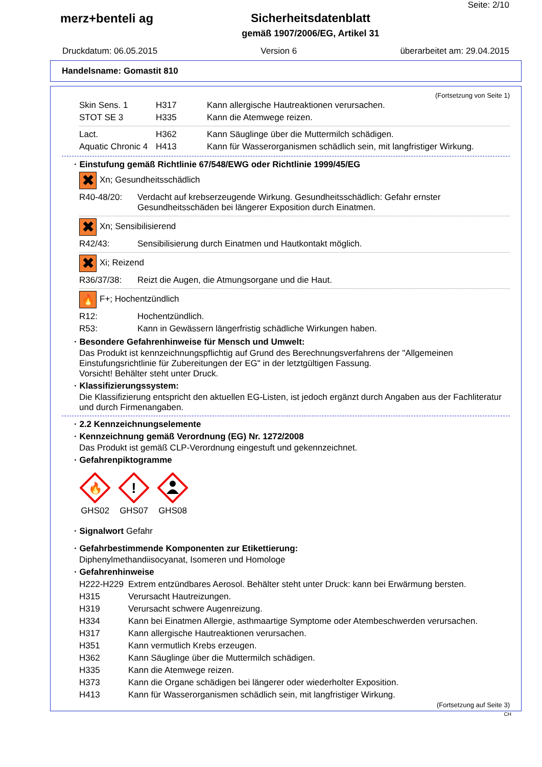merz+benteli ag Sicherheitsdatenblatt
gemäß 1907/2006/EG, Artikel 31
Seite: 2/10
Druckdatum: 06.05.2015 Version 6 überarbeitet am: 29.04.2015
Handelsname: Gomastit 810
(Fortsetzung von Seite 1)
| Skin Sens. 1 | H317 | Kann allergische Hautreaktionen verursachen. |
| STOT SE 3 | H335 | Kann die Atemwege reizen. |
| Lact. | H362 | Kann Säuglinge über die Muttermilch schädigen. |
| Aquatic Chronic 4 | H413 | Kann für Wasserorganismen schädlich sein, mit langfristiger Wirkung. |
· Einstufung gemäß Richtlinie 67/548/EWG oder Richtlinie 1999/45/EG
✖ Xn; Gesundheitsschädlich
| R40-48/20: | Verdacht auf krebserzeugende Wirkung. Gesundheitsschädlich: Gefahr ernster Gesundheitsschäden bei längerer Exposition durch Einatmen. |
✖ Xn; Sensibilisierend
| R42/43: | Sensibilisierung durch Einatmen und Hautkontakt möglich. |
✖ Xi; Reizend
| R36/37/38: | Reizt die Augen, die Atmungsorgane und die Haut. |
🔥 F+; Hochentzündlich
| R12: | Hochentzündlich. |
| R53: | Kann in Gewässern längerfristig schädliche Wirkungen haben. |
· Besondere Gefahrenhinweise für Mensch und Umwelt:
Das Produkt ist kennzeichnungspflichtig auf Grund des Berechnungsverfahrens der "Allgemeinen Einstufungsrichtlinie für Zubereitungen der EG" in der letztgültigen Fassung.
Vorsicht! Behälter steht unter Druck.
· Klassifizierungssystem:
Die Klassifizierung entspricht den aktuellen EG-Listen, ist jedoch ergänzt durch Angaben aus der Fachliteratur und durch Firmenangaben.
· 2.2 Kennzeichnungselemente
· Kennzeichnung gemäß Verordnung (EG) Nr. 1272/2008
Das Produkt ist gemäß CLP-Verordnung eingestuft und gekennzeichnet.
· Gefahrenpiktogramme
🔥
GHS02
!
GHS07
GHS08
· Signalwort Gefahr
· Gefahrbestimmende Komponenten zur Etikettierung:
Diphenylmethandiisocyanat, Isomeren und Homologe
· Gefahrenhinweise
| H222-H229 | Extrem entzündbares Aerosol. Behälter steht unter Druck: kann bei Erwärmung bersten. |
| H315 | Verursacht Hautreizungen. |
| H319 | Verursacht schwere Augenreizung. |
| H334 | Kann bei Einatmen Allergie, asthmaartige Symptome oder Atembeschwerden verursachen. |
| H317 | Kann allergische Hautreaktionen verursachen. |
| H351 | Kann vermutlich Krebs erzeugen. |
| H362 | Kann Säuglinge über die Muttermilch schädigen. |
| H335 | Kann die Atemwege reizen. |
| H373 | Kann die Organe schädigen bei längerer oder wiederholter Exposition. |
| H413 | Kann für Wasserorganismen schädlich sein, mit langfristiger Wirkung. |
(Fortsetzung auf Seite 3)
CH